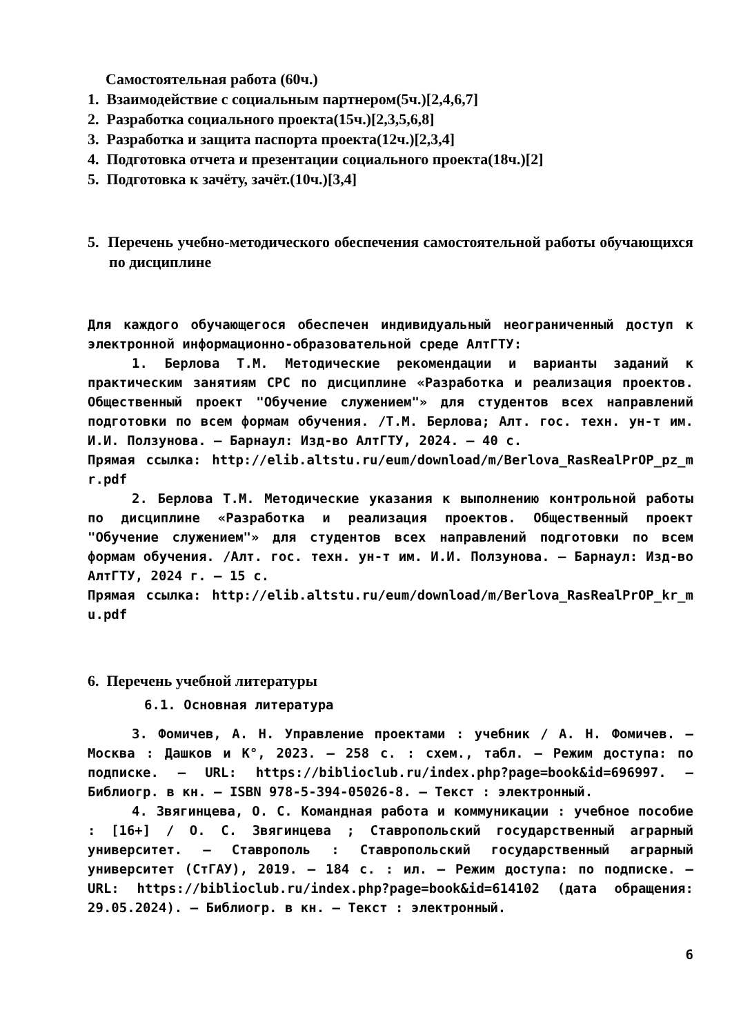Самостоятельная работа (60ч.)
1. Взаимодействие с социальным партнером(5ч.)[2,4,6,7]
2. Разработка социального проекта(15ч.)[2,3,5,6,8]
3. Разработка и защита паспорта проекта(12ч.)[2,3,4]
4. Подготовка отчета и презентации социального проекта(18ч.)[2]
5. Подготовка к зачёту, зачёт.(10ч.)[3,4]
5. Перечень учебно-методического обеспечения самостоятельной работы обучающихся по дисциплине
Для каждого обучающегося обеспечен индивидуальный неограниченный доступ к электронной информационно-образовательной среде АлтГТУ:
1. Берлова Т.М. Методические рекомендации и варианты заданий к практическим занятиям СРС по дисциплине «Разработка и реализация проектов. Общественный проект "Обучение служением"» для студентов всех направлений подготовки по всем формам обучения. /Т.М. Берлова; Алт. гос. техн. ун-т им. И.И. Ползунова. – Барнаул: Изд-во АлтГТУ, 2024. – 40 с.
Прямая ссылка: http://elib.altstu.ru/eum/download/m/Berlova_RasRealPrOP_pz_mr.pdf
2. Берлова Т.М. Методические указания к выполнению контрольной работы по дисциплине «Разработка и реализация проектов. Общественный проект "Обучение служением"» для студентов всех направлений подготовки по всем формам обучения. /Алт. гос. техн. ун-т им. И.И. Ползунова. – Барнаул: Изд-во АлтГТУ, 2024 г. – 15 с.
Прямая ссылка: http://elib.altstu.ru/eum/download/m/Berlova_RasRealPrOP_kr_mu.pdf
6. Перечень учебной литературы
6.1. Основная литература
3. Фомичев, А. Н. Управление проектами : учебник / А. Н. Фомичев. – Москва : Дашков и К°, 2023. – 258 с. : схем., табл. – Режим доступа: по подписке. – URL: https://biblioclub.ru/index.php?page=book&id=696997. – Библиогр. в кн. – ISBN 978-5-394-05026-8. – Текст : электронный.
4. Звягинцева, О. С. Командная работа и коммуникации : учебное пособие : [16+] / О. С. Звягинцева ; Ставропольский государственный аграрный университет. – Ставрополь : Ставропольский государственный аграрный университет (СтГАУ), 2019. – 184 с. : ил. – Режим доступа: по подписке. – URL: https://biblioclub.ru/index.php?page=book&id=614102 (дата обращения: 29.05.2024). – Библиогр. в кн. – Текст : электронный.
6